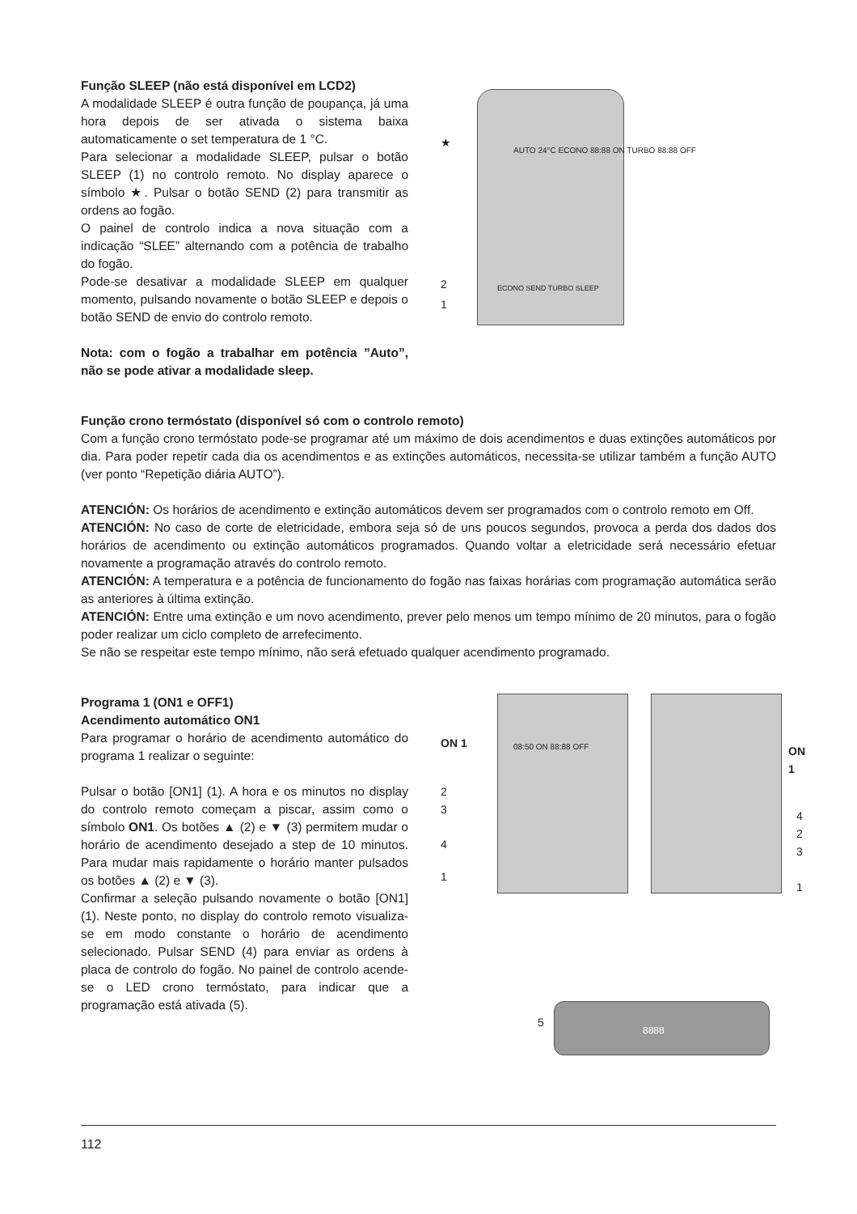Função SLEEP (não está disponível em LCD2)
A modalidade SLEEP é outra função de poupança, já uma hora depois de ser ativada o sistema baixa automaticamente o set temperatura de 1 °C.
Para selecionar a modalidade SLEEP, pulsar o botão SLEEP (1) no controlo remoto. No display aparece o símbolo ★. Pulsar o botão SEND (2) para transmitir as ordens ao fogão.
O painel de controlo indica a nova situação com a indicação “SLEE” alternando com a potência de trabalho do fogão.
Pode-se desativar a modalidade SLEEP em qualquer momento, pulsando novamente o botão SLEEP e depois o botão SEND de envio do controlo remoto.
Nota: com o fogão a trabalhar em potência ”Auto”, não se pode ativar a modalidade sleep.
★
2
1
AUTO 24°C ECONO 88:88 ON TURBO 88:88 OFF
ECONO SEND TURBO SLEEP
Função crono termóstato (disponível só com o controlo remoto)
Com a função crono termóstato pode-se programar até um máximo de dois acendimentos e duas extinções automáticos por dia. Para poder repetir cada dia os acendimentos e as extinções automáticos, necessita-se utilizar também a função AUTO (ver ponto “Repetição diária AUTO”).
ATENCIÓN: Os horários de acendimento e extinção automáticos devem ser programados com o controlo remoto em Off.
ATENCIÓN: No caso de corte de eletricidade, embora seja só de uns poucos segundos, provoca a perda dos dados dos horários de acendimento ou extinção automáticos programados. Quando voltar a eletricidade será necessário efetuar novamente a programação através do controlo remoto.
ATENCIÓN: A temperatura e a potência de funcionamento do fogão nas faixas horárias com programação automática serão as anteriores à última extinção.
ATENCIÓN: Entre uma extinção e um novo acendimento, prever pelo menos um tempo mínimo de 20 minutos, para o fogão poder realizar um ciclo completo de arrefecimento.
Se não se respeitar este tempo mínimo, não será efetuado qualquer acendimento programado.
Programa 1 (ON1 e OFF1)
Acendimento automático ON1
Para programar o horário de acendimento automático do programa 1 realizar o seguinte:
Pulsar o botão [ON1] (1). A hora e os minutos no display do controlo remoto começam a piscar, assim como o símbolo ON1. Os botões ▲ (2) e ▼ (3) permitem mudar o horário de acendimento desejado a step de 10 minutos. Para mudar mais rapidamente o horário manter pulsados os botões ▲ (2) e ▼ (3).
Confirmar a seleção pulsando novamente o botão [ON1] (1). Neste ponto, no display do controlo remoto visualiza-se em modo constante o horário de acendimento selecionado. Pulsar SEND (4) para enviar as ordens à placa de controlo do fogão. No painel de controlo acende-se o LED crono termóstato, para indicar que a programação está ativada (5).
ON 1
2
3
4
1
ON 1
4
2
3
1
08:50 ON 88:88 OFF
5
8888
112